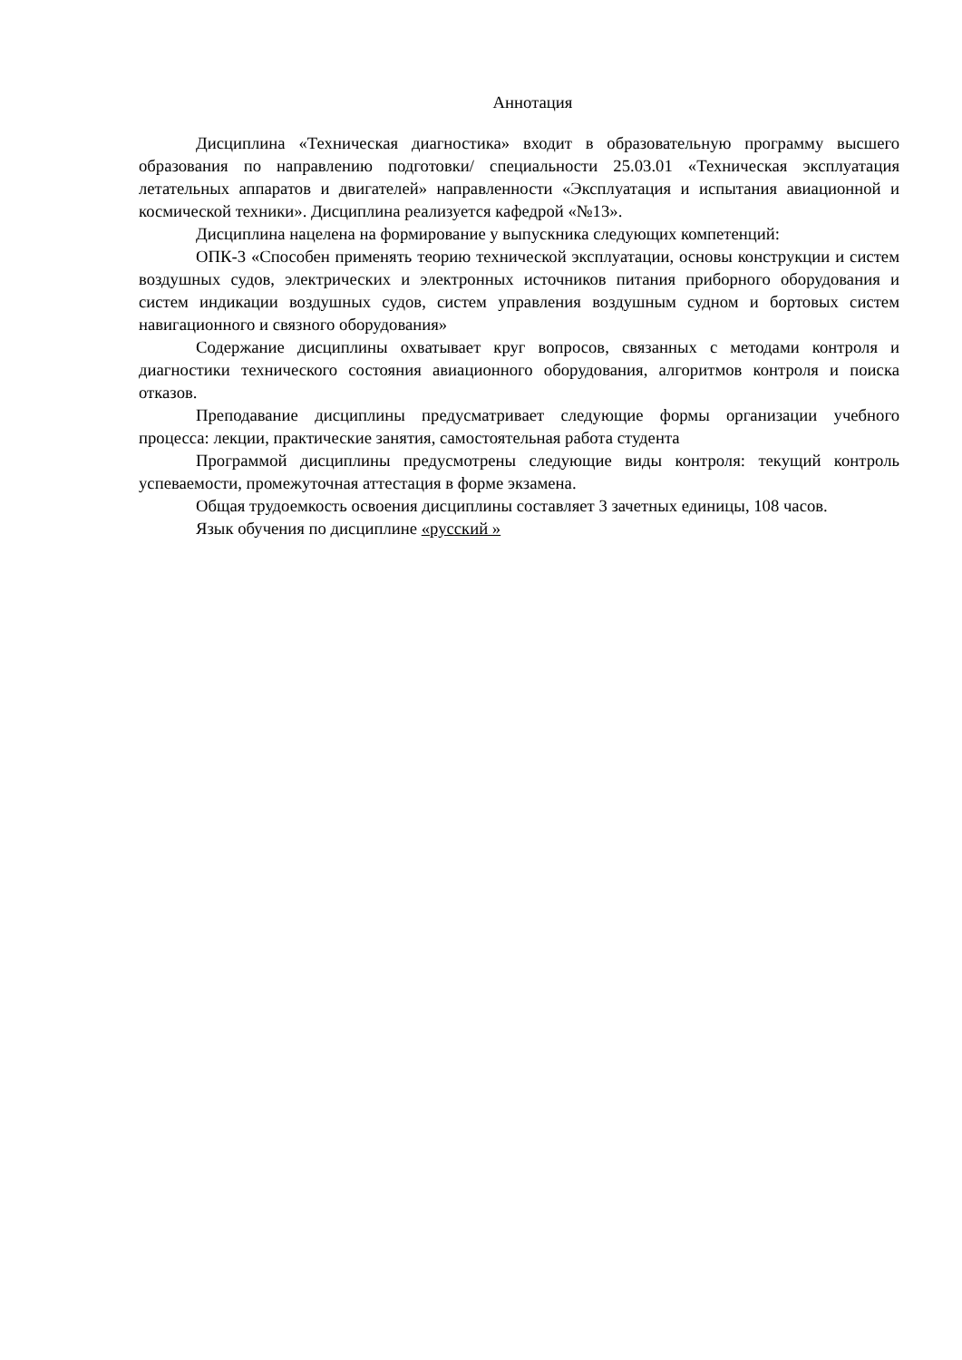Аннотация
Дисциплина «Техническая диагностика» входит в образовательную программу высшего образования по направлению подготовки/ специальности 25.03.01 «Техническая эксплуатация летательных аппаратов и двигателей» направленности «Эксплуатация и испытания авиационной и космической техники». Дисциплина реализуется кафедрой «№13».
Дисциплина нацелена на формирование у выпускника следующих компетенций:
ОПК-3 «Способен применять теорию технической эксплуатации, основы конструкции и систем воздушных судов, электрических и электронных источников питания приборного оборудования и систем индикации воздушных судов, систем управления воздушным судном и бортовых систем навигационного и связного оборудования»
Содержание дисциплины охватывает круг вопросов, связанных с методами контроля и диагностики технического состояния авиационного оборудования, алгоритмов контроля и поиска отказов.
Преподавание дисциплины предусматривает следующие формы организации учебного процесса: лекции, практические занятия, самостоятельная работа студента
Программой дисциплины предусмотрены следующие виды контроля: текущий контроль успеваемости, промежуточная аттестация в форме экзамена.
Общая трудоемкость освоения дисциплины составляет 3 зачетных единицы, 108 часов.
Язык обучения по дисциплине «русский »